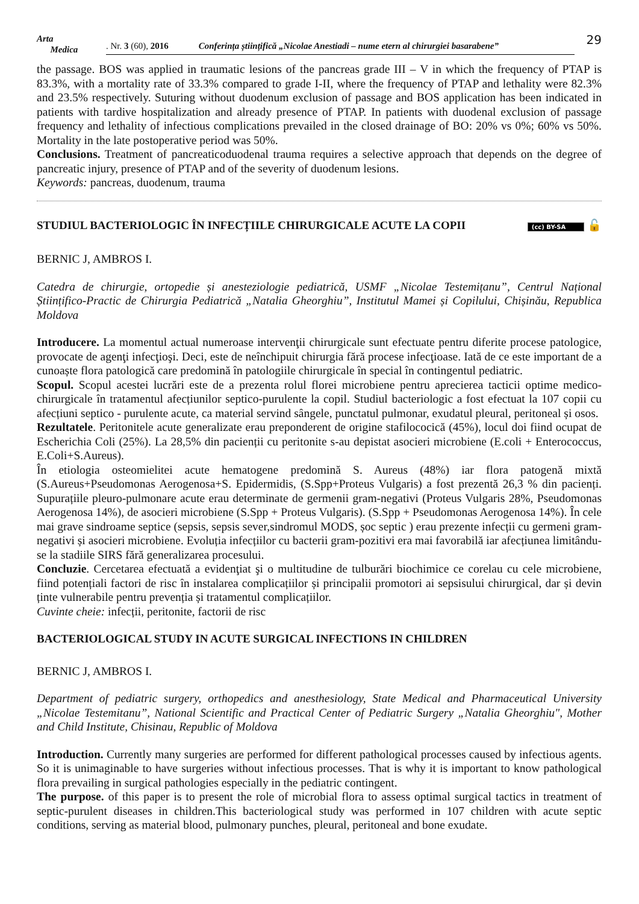Arta
Medica
. Nr. 3 (60), 2016 Conferința științifică „Nicolae Anestiadi – nume etern al chirurgiei basarabene”
29
the passage. BOS was applied in traumatic lesions of the pancreas grade III – V in which the frequency of PTAP is 83.3%, with a mortality rate of 33.3% compared to grade I-II, where the frequency of PTAP and lethality were 82.3% and 23.5% respectively. Suturing without duodenum exclusion of passage and BOS application has been indicated in patients with tardive hospitalization and already presence of PTAP. In patients with duodenal exclusion of passage frequency and lethality of infectious complications prevailed in the closed drainage of BO: 20% vs 0%; 60% vs 50%. Mortality in the late postoperative period was 50%.
Conclusions. Treatment of pancreaticoduodenal trauma requires a selective approach that depends on the degree of pancreatic injury, presence of PTAP and of the severity of duodenum lesions.
Keywords: pancreas, duodenum, trauma
STUDIUL BACTERIOLOGIC ÎN INFECȚIILE CHIRURGICALE ACUTE LA COPII (cc) BY-SA 🔓
BERNIC J, AMBROS I.
Catedra de chirurgie, ortopedie și anesteziologie pediatrică, USMF „Nicolae Testemițanu”, Centrul Național Științifico-Practic de Chirurgia Pediatrică „Natalia Gheorghiu”, Institutul Mamei și Copilului, Chișinău, Republica Moldova
Introducere. La momentul actual numeroase intervenţii chirurgicale sunt efectuate pentru diferite procese patologice, provocate de agenţi infecţioşi. Deci, este de neînchipuit chirurgia fără procese infecţioase. Iată de ce este important de a cunoaște flora patologică care predomină în patologiile chirurgicale în special în contingentul pediatric.
Scopul. Scopul acestei lucrări este de a prezenta rolul florei microbiene pentru aprecierea tacticii optime medico-chirurgicale în tratamentul afecțiunilor septico-purulente la copil. Studiul bacteriologic a fost efectuat la 107 copii cu afecțiuni septico - purulente acute, ca material servind sângele, punctatul pulmonar, exudatul pleural, peritoneal și osos.
Rezultatele. Peritonitele acute generalizate erau preponderent de origine stafilococică (45%), locul doi fiind ocupat de Escherichia Coli (25%). La 28,5% din pacienții cu peritonite s-au depistat asocieri microbiene (E.coli + Enterococcus, E.Coli+S.Aureus).
În etiologia osteomielitei acute hematogene predomină S. Aureus (48%) iar flora patogenă mixtă (S.Aureus+Pseudomonas Aerogenosa+S. Epidermidis, (S.Spp+Proteus Vulgaris) a fost prezentă 26,3 % din pacienți. Supurațiile pleuro-pulmonare acute erau determinate de germenii gram-negativi (Proteus Vulgaris 28%, Pseudomonas Aerogenosa 14%), de asocieri microbiene (S.Spp + Proteus Vulgaris). (S.Spp + Pseudomonas Aerogenosa 14%). În cele mai grave sindroame septice (sepsis, sepsis sever,sindromul MODS, șoc septic ) erau prezente infecții cu germeni gram-negativi și asocieri microbiene. Evoluția infecțiilor cu bacterii gram-pozitivi era mai favorabilă iar afecțiunea limitându-se la stadiile SIRS fără generalizarea procesului.
Concluzie. Cercetarea efectuată a evidenţiat şi o multitudine de tulburări biochimice ce corelau cu cele microbiene, fiind potențiali factori de risc în instalarea complicațiilor și principalii promotori ai sepsisului chirurgical, dar și devin ținte vulnerabile pentru prevenția și tratamentul complicațiilor.
Cuvinte cheie: infecții, peritonite, factorii de risc
BACTERIOLOGICAL STUDY IN ACUTE SURGICAL INFECTIONS IN CHILDREN
BERNIC J, AMBROS I.
Department of pediatric surgery, orthopedics and anesthesiology, State Medical and Pharmaceutical University „Nicolae Testemitanu”, National Scientific and Practical Center of Pediatric Surgery „Natalia Gheorghiu", Mother and Child Institute, Chisinau, Republic of Moldova
Introduction. Currently many surgeries are performed for different pathological processes caused by infectious agents. So it is unimaginable to have surgeries without infectious processes. That is why it is important to know pathological flora prevailing in surgical pathologies especially in the pediatric contingent.
The purpose. of this paper is to present the role of microbial flora to assess optimal surgical tactics in treatment of septic-purulent diseases in children.This bacteriological study was performed in 107 children with acute septic conditions, serving as material blood, pulmonary punches, pleural, peritoneal and bone exudate.